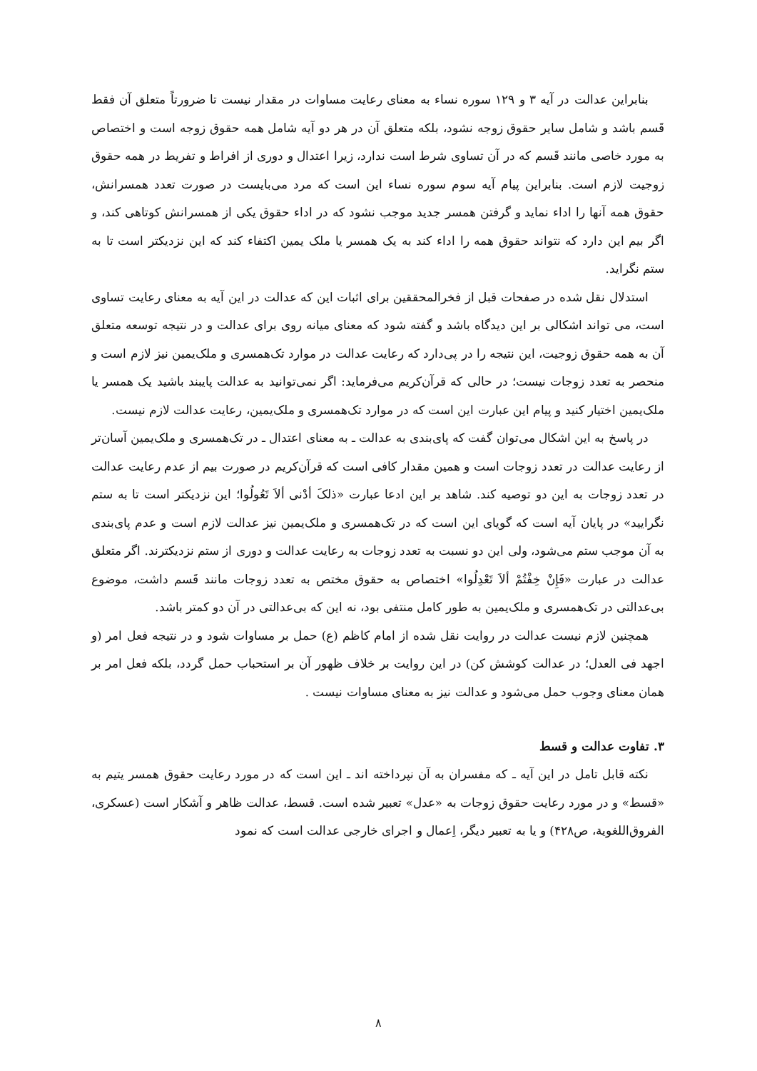بنابراین عدالت در آیه ۳ و ۱۲۹ سوره نساء به معنای رعایت مساوات در مقدار نیست تا ضرورتاً متعلق آن فقط قَسم باشد و شامل سایر حقوق زوجه نشود، بلکه متعلق آن در هر دو آیه شامل همه حقوق زوجه است و اختصاص به مورد خاصی مانند قَسم که در آن تساوی شرط است ندارد، زیرا اعتدال و دوری از افراط و تفریط در همه حقوق زوجیت لازم است. بنابراین پیام آیه سوم سوره نساء این است که مرد می‌بایست در صورت تعدد همسرانش، حقوق همه آنها را اداء نماید و گرفتن همسر جدید موجب نشود که در اداء حقوق یکی از همسرانش کوتاهی کند، و اگر بیم این دارد که نتواند حقوق همه را اداء کند به یک همسر یا ملک یمین اکتفاء کند که این نزدیکتر است تا به ستم نگراید.
استدلال نقل شده در صفحات قبل از فخرالمحققین برای اثبات این که عدالت در این آیه به معنای رعایت تساوی است، می تواند اشکالی بر این دیدگاه باشد و گفته شود که معنای میانه روی برای عدالت و در نتیجه توسعه متعلق آن به همه حقوق زوجیت، این نتیجه را در پی‌دارد که رعایت عدالت در موارد تک‌همسری و ملک‌یمین نیز لازم است و منحصر به تعدد زوجات نیست؛ در حالی که قرآن‌کریم می‌فرماید: اگر نمی‌توانید به عدالت پایبند باشید یک همسر یا ملک‌یمین اختیار کنید و پیام این عبارت این است که در موارد تک‌همسری و ملک‌یمین، رعایت عدالت لازم نیست.
در پاسخ به این اشکال می‌توان گفت که پای‌بندی به عدالت ـ به معنای اعتدال ـ در تک‌همسری و ملک‌یمین آسان‌تر از رعایت عدالت در تعدد زوجات است و همین مقدار کافی است که قرآن‌کریم در صورت بیم از عدم رعایت عدالت در تعدد زوجات به این دو توصیه کند. شاهد بر این ادعا عبارت «ذلکَ أدْنی ألاَ تَعُولُوا؛ این نزدیکتر است تا به ستم نگرایید» در پایان آیه است که گویای این است که در تک‌همسری و ملک‌یمین نیز عدالت لازم است و عدم پای‌بندی به آن موجب ستم می‌شود، ولی این دو نسبت به تعدد زوجات به رعایت عدالت و دوری از ستم نزدیکترند. اگر متعلق عدالت در عبارت «فَإِنْ خِفْتُمْ ألاَ تَعْدِلُوا» اختصاص به حقوق مختص به تعدد زوجات مانند قَسم داشت، موضوع بی‌عدالتی در تک‌همسری و ملک‌یمین به طور کامل منتفی بود، نه این که بی‌عدالتی در آن دو کمتر باشد.
همچنین لازم نیست عدالت در روایت نقل شده از امام کاظم (ع) حمل بر مساوات شود و در نتیجه فعل امر (و اجهد فی العدل؛ در عدالت کوشش کن) در این روایت بر خلاف ظهور آن بر استحباب حمل گردد، بلکه فعل امر بر همان معنای وجوب حمل می‌شود و عدالت نیز به معنای مساوات نیست .
۳. تفاوت عدالت و قسط
نکته قابل تامل در این آیه ـ که مفسران به آن نپرداخته اند ـ این است که در مورد رعایت حقوق همسر یتیم به «قسط» و در مورد رعایت حقوق زوجات به «عدل» تعبیر شده است. قسط، عدالت ظاهر و آشکار است (عسکری، الفروق‌اللغویة، ص۴۲۸) و یا به تعبیر دیگر، اِعمال و اجرای خارجی عدالت است که نمود
۸